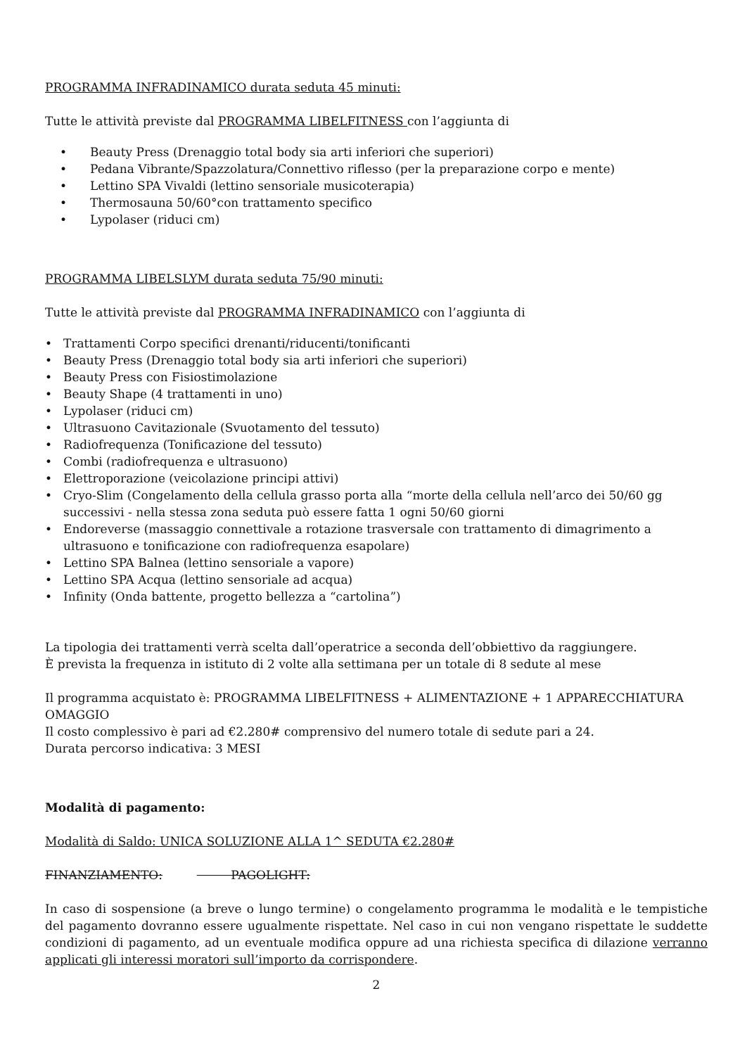PROGRAMMA INFRADINAMICO durata seduta 45 minuti:
Tutte le attività previste dal PROGRAMMA LIBELFITNESS con l’aggiunta di
• Beauty Press (Drenaggio total body sia arti inferiori che superiori)
• Pedana Vibrante/Spazzolatura/Connettivo riflesso (per la preparazione corpo e mente)
• Lettino SPA Vivaldi (lettino sensoriale musicoterapia)
• Thermosauna 50/60°con trattamento specifico
• Lypolaser (riduci cm)
PROGRAMMA LIBELSLYM durata seduta 75/90 minuti:
Tutte le attività previste dal PROGRAMMA INFRADINAMICO con l’aggiunta di
• Trattamenti Corpo specifici drenanti/riducenti/tonificanti
• Beauty Press (Drenaggio total body sia arti inferiori che superiori)
• Beauty Press con Fisiostimolazione
• Beauty Shape (4 trattamenti in uno)
• Lypolaser (riduci cm)
• Ultrasuono Cavitazionale (Svuotamento del tessuto)
• Radiofrequenza (Tonificazione del tessuto)
• Combi (radiofrequenza e ultrasuono)
• Elettroporazione (veicolazione principi attivi)
• Cryo-Slim (Congelamento della cellula grasso porta alla “morte della cellula nell’arco dei 50/60 gg successivi - nella stessa zona seduta può essere fatta 1 ogni 50/60 giorni
• Endoreverse (massaggio connettivale a rotazione trasversale con trattamento di dimagrimento a ultrasuono e tonificazione con radiofrequenza esapolare)
• Lettino SPA Balnea (lettino sensoriale a vapore)
• Lettino SPA Acqua (lettino sensoriale ad acqua)
• Infinity (Onda battente, progetto bellezza a “cartolina”)
La tipologia dei trattamenti verrà scelta dall’operatrice a seconda dell’obbiettivo da raggiungere.
È prevista la frequenza in istituto di 2 volte alla settimana per un totale di 8 sedute al mese
Il programma acquistato è: PROGRAMMA LIBELFITNESS + ALIMENTAZIONE + 1 APPARECCHIATURA OMAGGIO
Il costo complessivo è pari ad €2.280# comprensivo del numero totale di sedute pari a 24.
Durata percorso indicativa: 3 MESI
Modalità di pagamento:
Modalità di Saldo: UNICA SOLUZIONE ALLA 1^ SEDUTA €2.280#
FINANZIAMENTO: PAGOLIGHT:
In caso di sospensione (a breve o lungo termine) o congelamento programma le modalità e le tempistiche del pagamento dovranno essere ugualmente rispettate. Nel caso in cui non vengano rispettate le suddette condizioni di pagamento, ad un eventuale modifica oppure ad una richiesta specifica di dilazione verranno applicati gli interessi moratori sull’importo da corrispondere.
2